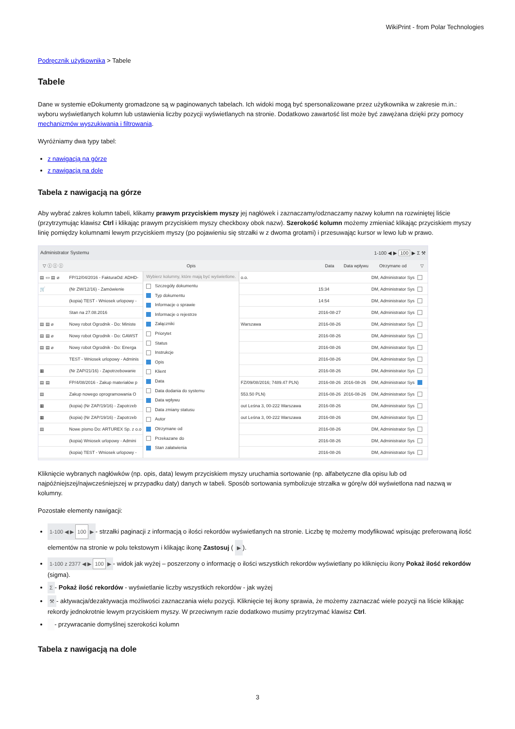WikiPrint - from Polar Technologies
Podręcznik użytkownika > Tabele
Tabele
Dane w systemie eDokumenty gromadzone są w paginowanych tabelach. Ich widoki mogą być spersonalizowane przez użytkownika w zakresie m.in.: wyboru wyświetlanych kolumn lub ustawienia liczby pozycji wyświetlanych na stronie. Dodatkowo zawartość list może być zawężana dzięki przy pomocy mechanizmów wyszukiwania i filtrowania.
Wyróżniamy dwa typy tabel:
z nawigacją na górze
z nawigacją na dole
Tabela z nawigacją na górze
Aby wybrać zakres kolumn tabeli, klikamy prawym przyciskiem myszy jej nagłówek i zaznaczamy/odznaczamy nazwy kolumn na rozwiniętej liście (przytrzymując klawisz Ctrl i klikając prawym przyciskiem myszy checkboxy obok nazw). Szerokość kolumn możemy zmieniać klikając przyciskiem myszy linię pomiędzy kolumnami lewym przyciskiem myszy (po pojawieniu się strzałki w z dwoma grotami) i przesuwając kursor w lewo lub w prawo.
Administrator Systemu 1-100 ◀ ▶ 100 ▶ Σ ⚒
| ▽ ⓘ ⓘ ⓘ | | Opis | | Data | Data wpływu | Otrzymane od | ▽ |
| --- | --- | --- | --- | --- | --- | --- | --- |
| ▤ ▭ ▤ ⌀ | FP/12/04/2016 - FakturaOd: ADHD- | Wybierz kolumny, które mają być wyświetlone. Szczegóły dokumentu Typ dokumentu Informacje o sprawie Informacje o rejestrze Załączniki Priorytet Status Instrukcje Opis Klient Data Data dodania do systemu Data wpływu Data zmiany statusu Autor Otrzymane od Przekazane do Stan załatwienia | o.o. | | | DM, Administrator Sys | |
| 🛒 | (Nr ZW/12/16) - Zamówienie | | | 15:34 | | DM, Administrator Sys | |
| | (kopia) TEST - Wniosek urlopowy - | | | 14:54 | | DM, Administrator Sys | |
| | Stan na 27.08.2016 | | | 2016-08-27 | | DM, Administrator Sys | |
| ▤ ▤ ⌀ | Nowy robot Ogrodnik - Do: Ministe | | Warszawa | 2016-08-26 | | DM, Administrator Sys | |
| ▤ ▤ ⌀ | Nowy robot Ogrodnik - Do: GAWST | | | 2016-08-26 | | DM, Administrator Sys | |
| ▤ ▤ ⌀ | Nowy robot Ogrodnik - Do: Energa | | | 2016-08-26 | | DM, Administrator Sys | |
| | TEST - Wniosek urlopowy - Adminis | | | 2016-08-26 | | DM, Administrator Sys | |
| ▦ | (Nr ZAP/21/16) - Zapotrzebowanie | | | 2016-08-26 | | DM, Administrator Sys | |
| ▤ ▤ | FP/4/08/2016 - Zakup materiałów p | | FZ/09/08/2016; 7489.47 PLN) | 2016-08-26 | 2016-08-26 | DM, Administrator Sys | |
| ▤ | Zakup nowego oprogramowania O | | 553.50 PLN) | 2016-08-26 | 2016-08-26 | DM, Administrator Sys | |
| ▦ | (kopia) (Nr ZAP/19/16) - Zapotrzeb | | out Leśna 3, 00-222 Warszawa | 2016-08-26 | | DM, Administrator Sys | |
| ▦ | (kopia) (Nr ZAP/19/16) - Zapotrzeb | | out Leśna 3, 00-222 Warszawa | 2016-08-26 | | DM, Administrator Sys | |
| ▤ | Nowe pismo Do: ARTUREX Sp. z o.o | | | 2016-08-26 | | DM, Administrator Sys | |
| | (kopia) Wniosek urlopowy - Admini | | | 2016-08-26 | | DM, Administrator Sys | |
| | (kopia) TEST - Wniosek urlopowy - | | | 2016-08-26 | | DM, Administrator Sys | |
Kliknięcie wybranych nagłówków (np. opis, data) lewym przyciskiem myszy uruchamia sortowanie (np. alfabetyczne dla opisu lub od najpóźniejszej/najwcześniejszej w przypadku daty) danych w tabeli. Sposób sortowania symbolizuje strzałka w górę/w dół wyświetlona nad nazwą w kolumny.
Pozostałe elementy nawigacji:
1-100 ◀ ▶ 100 ▶ - strzałki paginacji z informacją o ilości rekordów wyświetlanych na stronie. Liczbę tę możemy modyfikować wpisując preferowaną ilość elementów na stronie w polu tekstowym i klikając ikonę Zastosuj ( ▶).
1-100 z 2377 ◀ ▶ 100 ▶ - widok jak wyżej – poszerzony o informację o ilości wszystkich rekordów wyświetlany po kliknięciu ikony Pokaż ilość rekordów (sigma).
Σ - Pokaż ilość rekordów - wyświetlanie liczby wszystkich rekordów - jak wyżej
⚒ - aktywacja/dezaktywacja możliwości zaznaczania wielu pozycji. Kliknięcie tej ikony sprawia, że możemy zaznaczać wiele pozycji na liście klikając rekordy jednokrotnie lewym przyciskiem myszy. W przeciwnym razie dodatkowo musimy przytrzymać klawisz Ctrl.
- przywracanie domyślnej szerokości kolumn
Tabela z nawigacją na dole
3